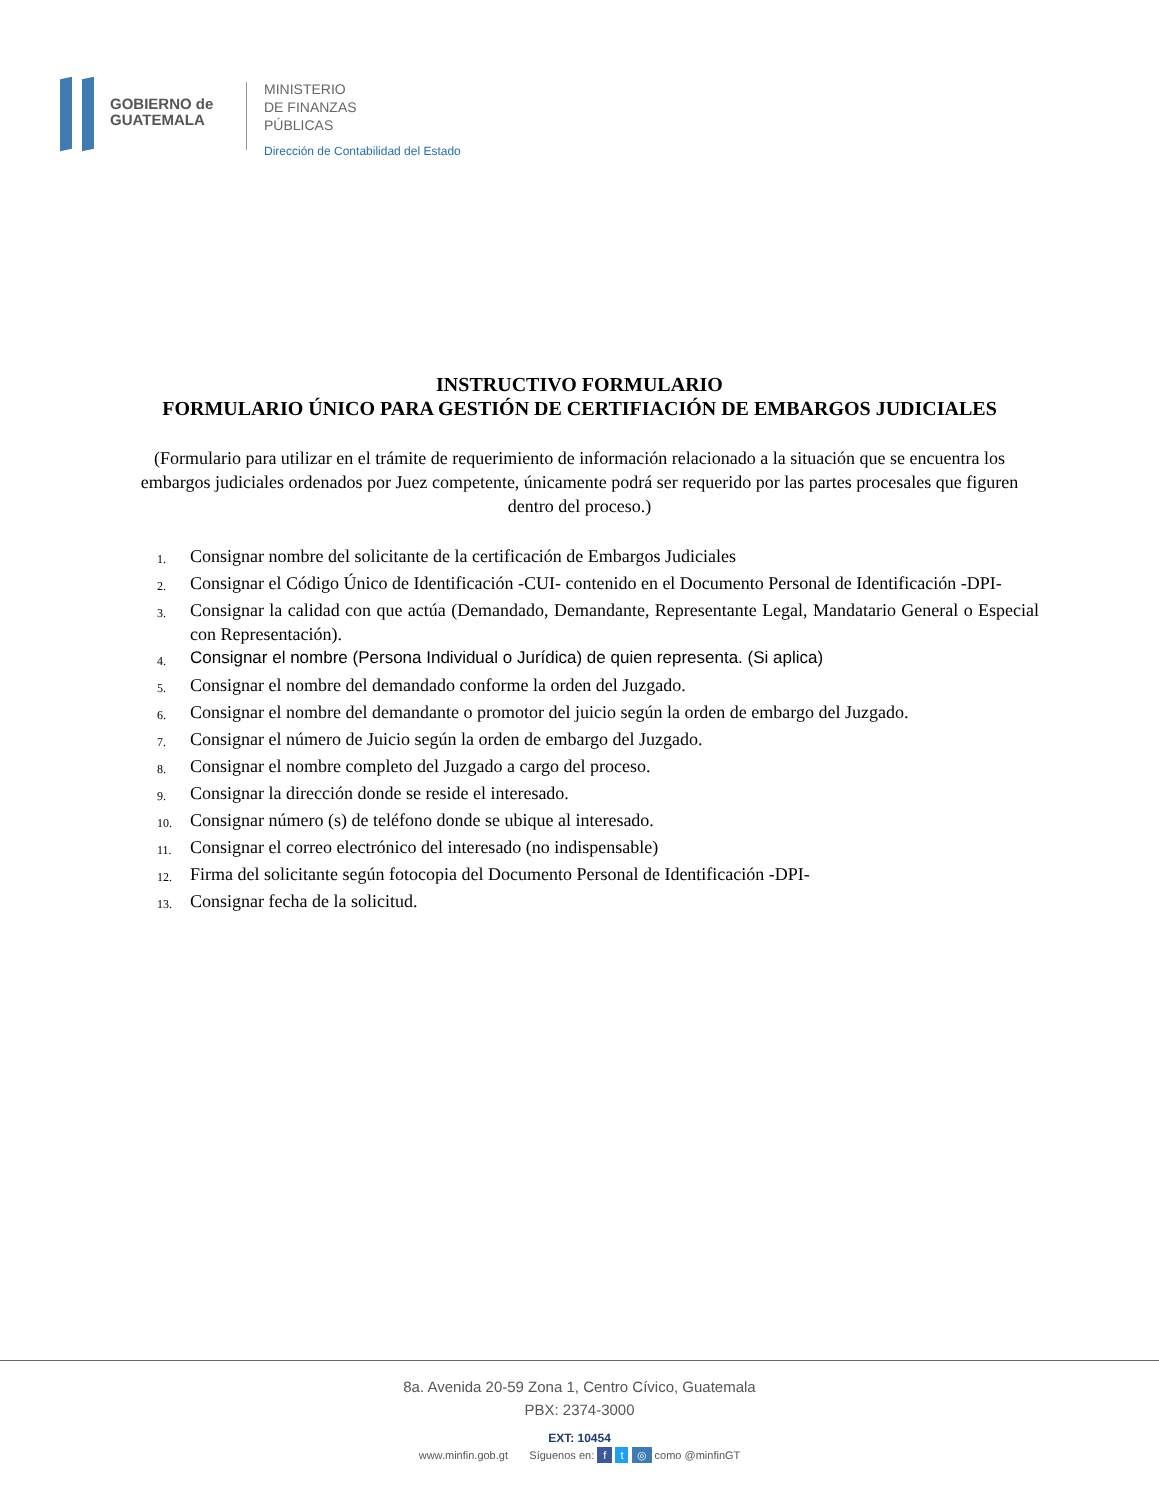GOBIERNO de
GUATEMALA
MINISTERIO
DE FINANZAS
PÚBLICAS
Dirección de Contabilidad del Estado
INSTRUCTIVO FORMULARIO
FORMULARIO ÚNICO PARA GESTIÓN DE CERTIFIACIÓN DE EMBARGOS JUDICIALES
(Formulario para utilizar en el trámite de requerimiento de información relacionado a la situación que se encuentra los embargos judiciales ordenados por Juez competente, únicamente podrá ser requerido por las partes procesales que figuren dentro del proceso.)
1. Consignar nombre del solicitante de la certificación de Embargos Judiciales
2. Consignar el Código Único de Identificación -CUI- contenido en el Documento Personal de Identificación -DPI-
3. Consignar la calidad con que actúa (Demandado, Demandante, Representante Legal, Mandatario General o Especial con Representación).
4. Consignar el nombre (Persona Individual o Jurídica) de quien representa. (Si aplica)
5. Consignar el nombre del demandado conforme la orden del Juzgado.
6. Consignar el nombre del demandante o promotor del juicio según la orden de embargo del Juzgado.
7. Consignar el número de Juicio según la orden de embargo del Juzgado.
8. Consignar el nombre completo del Juzgado a cargo del proceso.
9. Consignar la dirección donde se reside el interesado.
10. Consignar número (s) de teléfono donde se ubique al interesado.
11. Consignar el correo electrónico del interesado (no indispensable)
12. Firma del solicitante según fotocopia del Documento Personal de Identificación -DPI-
13. Consignar fecha de la solicitud.
8a. Avenida 20-59 Zona 1, Centro Cívico, Guatemala
PBX: 2374-3000
EXT: 10454
www.minfin.gob.gt Síguenos en: f t ◎ como @minfinGT